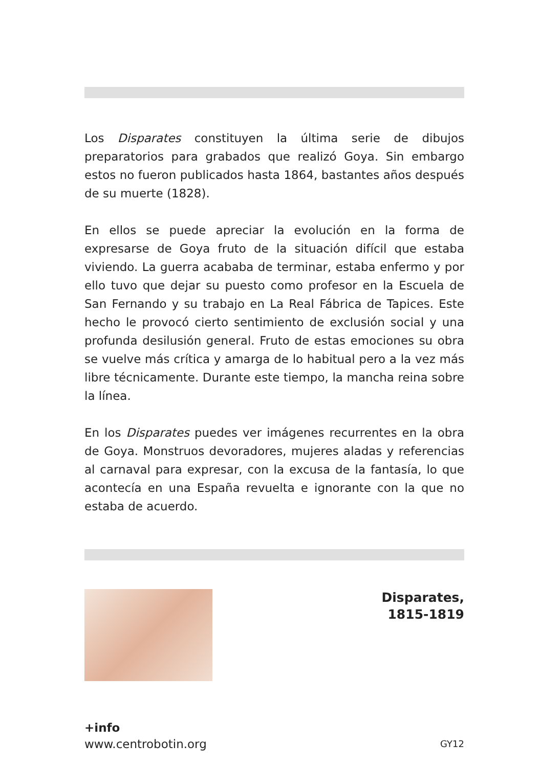Los Disparates constituyen la última serie de dibujos preparatorios para grabados que realizó Goya. Sin embargo estos no fueron publicados hasta 1864, bastantes años después de su muerte (1828).
En ellos se puede apreciar la evolución en la forma de expresarse de Goya fruto de la situación difícil que estaba viviendo. La guerra acababa de terminar, estaba enfermo y por ello tuvo que dejar su puesto como profesor en la Escuela de San Fernando y su trabajo en La Real Fábrica de Tapices. Este hecho le provocó cierto sentimiento de exclusión social y una profunda desilusión general. Fruto de estas emociones su obra se vuelve más crítica y amarga de lo habitual pero a la vez más libre técnicamente. Durante este tiempo, la mancha reina sobre la línea.
En los Disparates puedes ver imágenes recurrentes en la obra de Goya. Monstruos devoradores, mujeres aladas y referencias al carnaval para expresar, con la excusa de la fantasía, lo que acontecía en una España revuelta e ignorante con la que no estaba de acuerdo.
Disparates,
1815-1819
+info
www.centrobotin.org
GY12